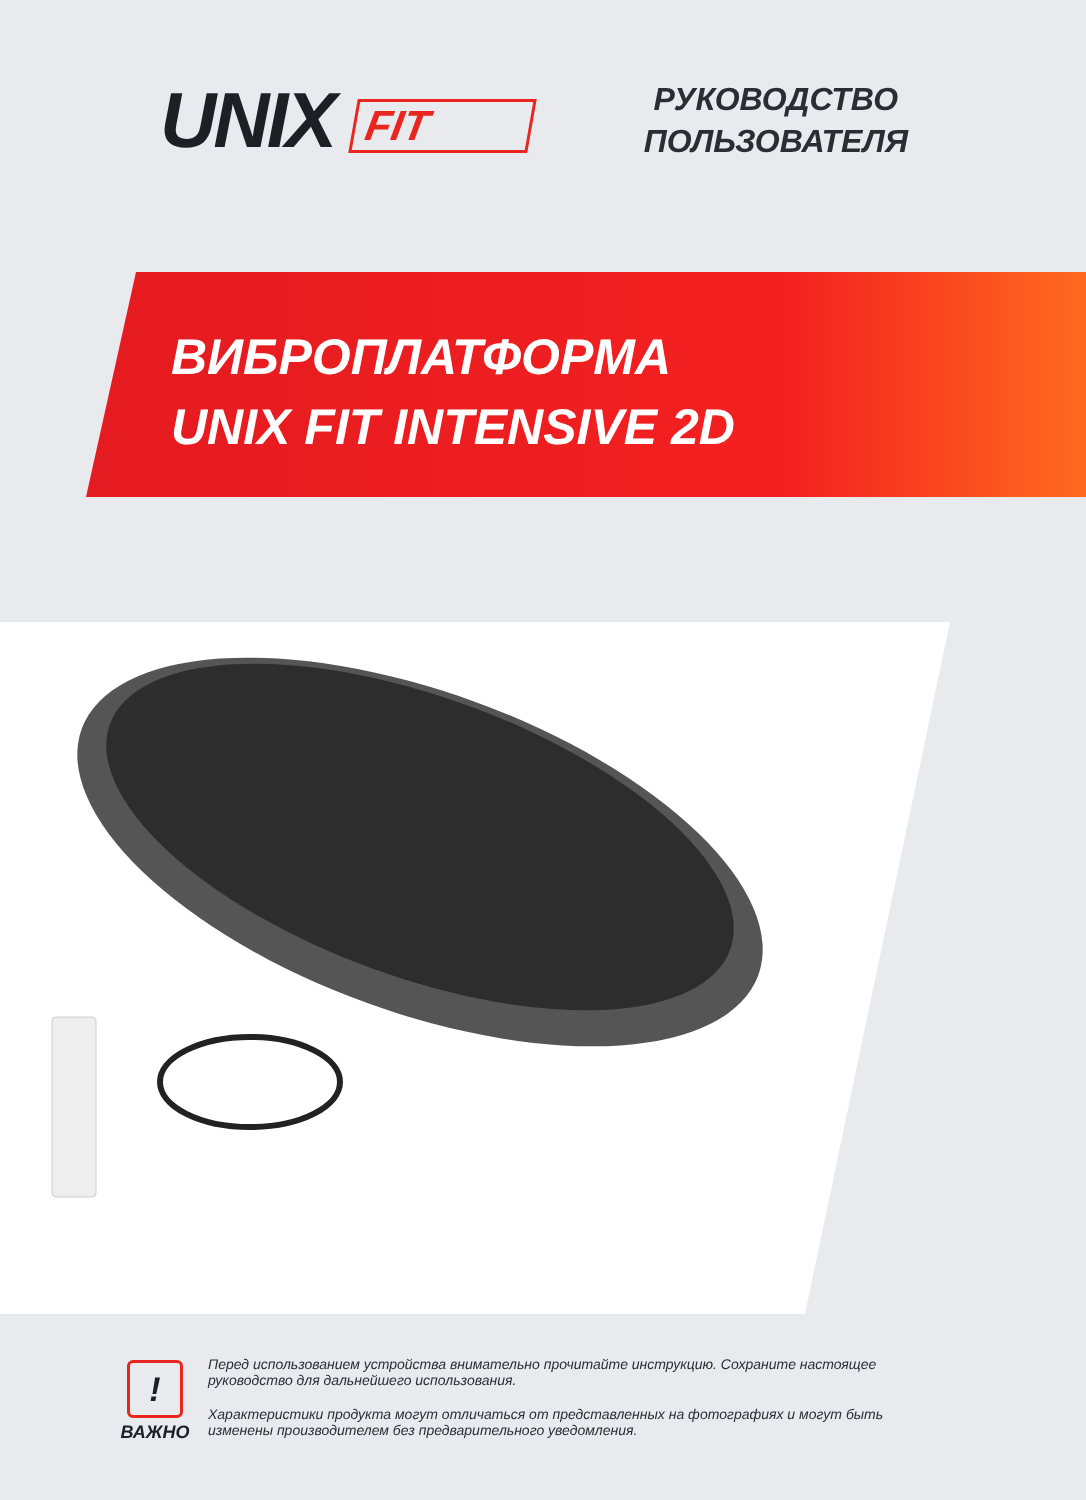UNIX FIT
РУКОВОДСТВО
ПОЛЬЗОВАТЕЛЯ
ВИБРОПЛАТФОРМА
UNIX FIT INTENSIVE 2D
!
ВАЖНО
Перед использованием устройства внимательно прочитайте инструкцию. Сохраните настоящее руководство для дальнейшего использования.
Характеристики продукта могут отличаться от представленных на фотографиях и могут быть изменены производителем без предварительного уведомления.